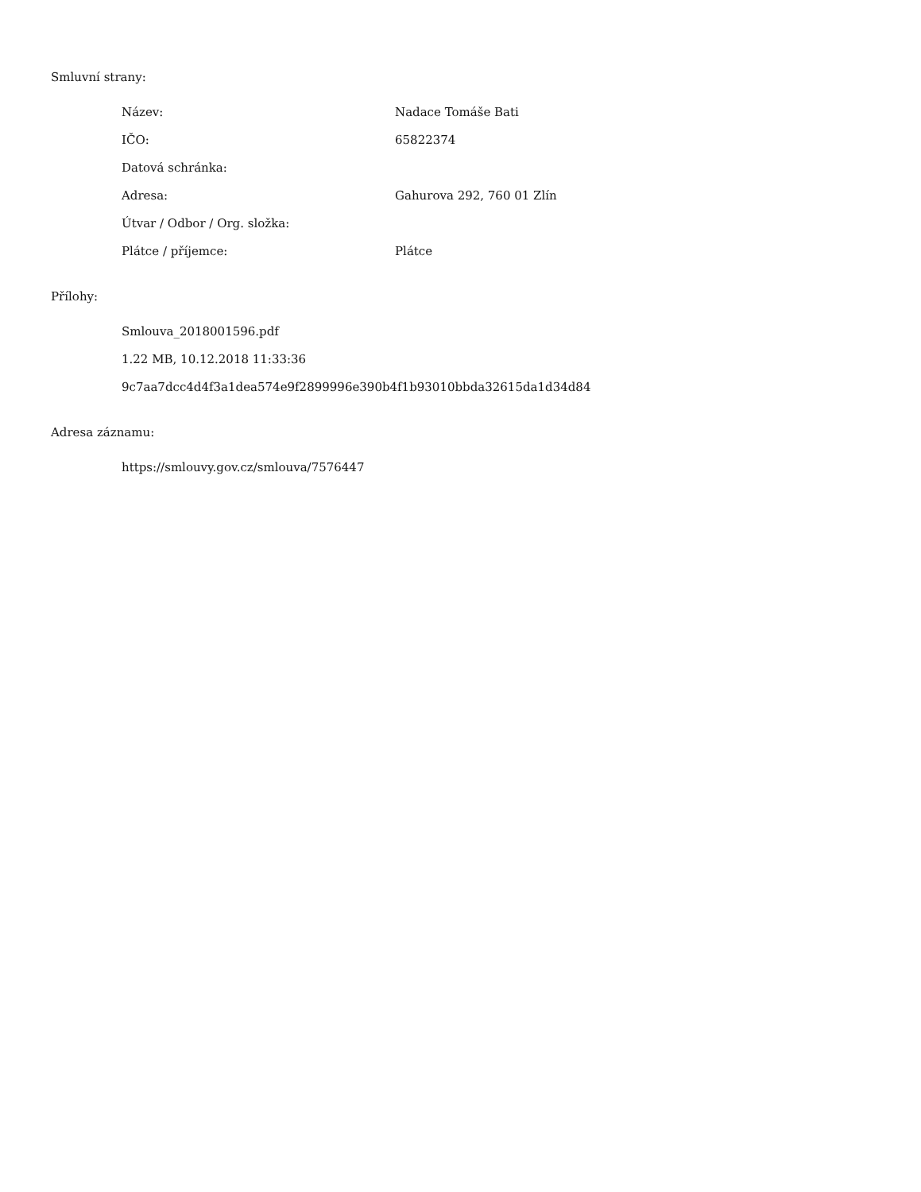Smluvní strany:
| Název: | Nadace Tomáše Bati |
| IČO: | 65822374 |
| Datová schránka: | |
| Adresa: | Gahurova 292, 760 01 Zlín |
| Útvar / Odbor / Org. složka: | |
| Plátce / příjemce: | Plátce |
Přílohy:
Smlouva_2018001596.pdf
1.22 MB, 10.12.2018 11:33:36
9c7aa7dcc4d4f3a1dea574e9f2899996e390b4f1b93010bbda32615da1d34d84
Adresa záznamu:
https://smlouvy.gov.cz/smlouva/7576447